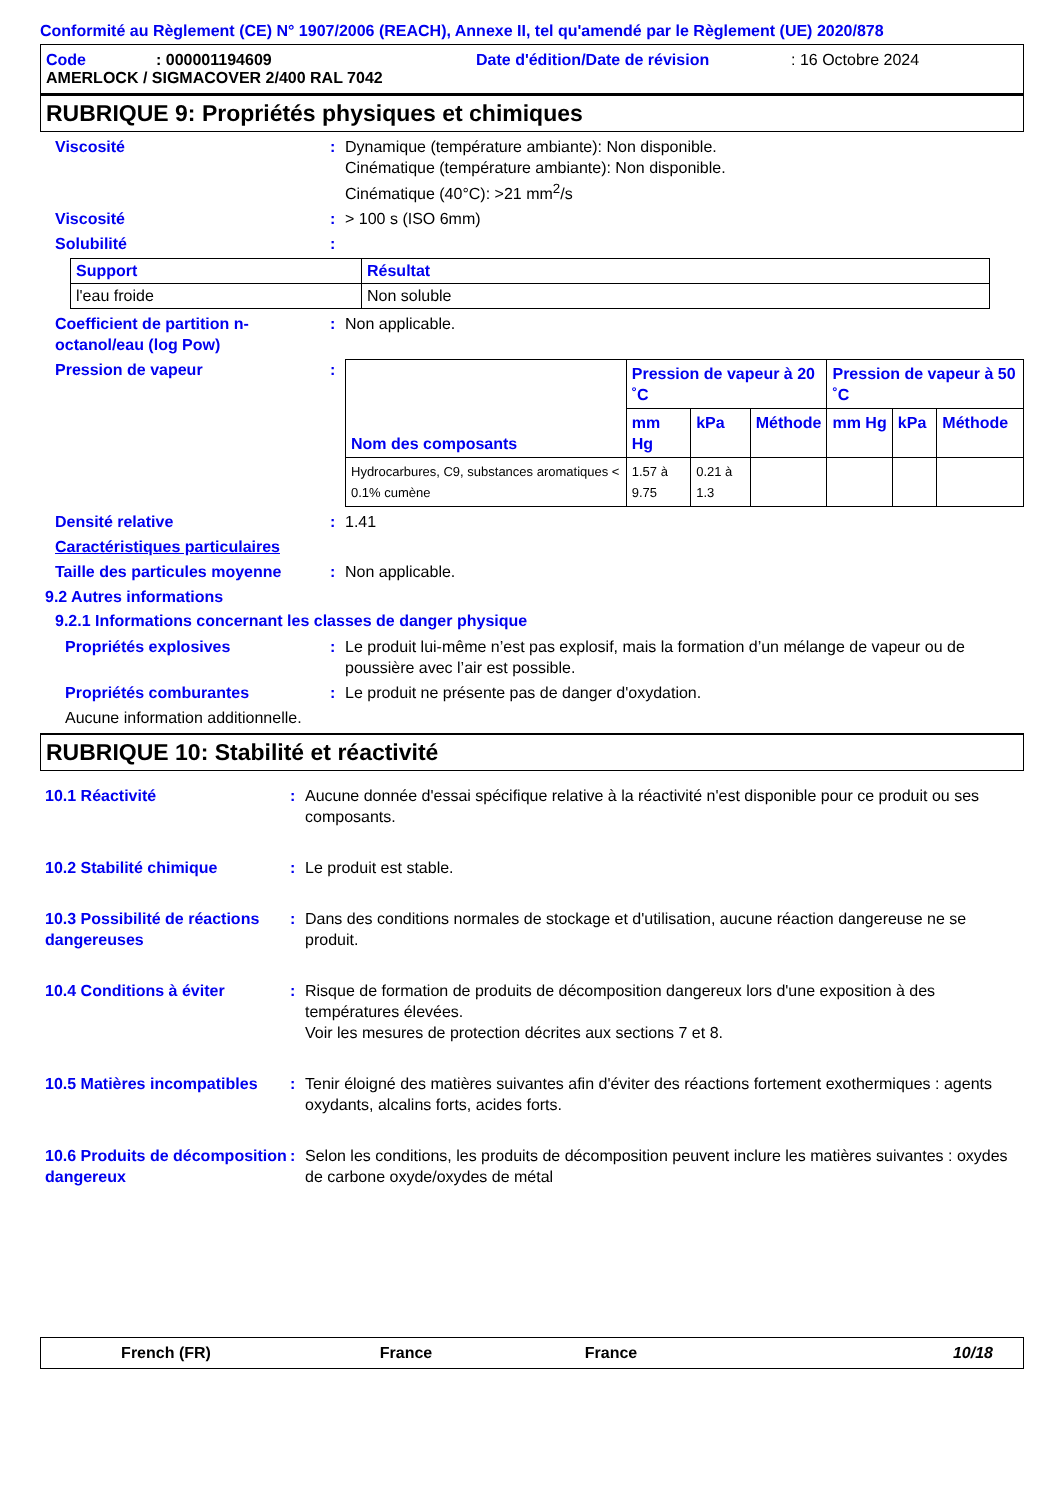Conformité au Règlement (CE) N° 1907/2006 (REACH), Annexe II, tel qu'amendé par le Règlement (UE) 2020/878
Code: 000001194609 Date d'édition/Date de révision: 16 Octobre 2024
AMERLOCK / SIGMACOVER 2/400 RAL 7042
RUBRIQUE 9: Propriétés physiques et chimiques
Viscosité : Dynamique (température ambiante): Non disponible.
Cinématique (température ambiante): Non disponible.
Cinématique (40°C): >21 mm<sup>2</sup>/s
Viscosité : > 100 s (ISO 6mm)
Solubilité :
| Support | Résultat |
| --- | --- |
| l'eau froide | Non soluble |
Coefficient de partition n-octanol/eau (log Pow)
: Non applicable.
Pression de vapeur :
| Nom des composants | Pression de vapeur à 20 ˚C | | | Pression de vapeur à 50 ˚C | | |
| --- | --- | --- | --- | --- | --- | --- |
| | mm Hg | kPa | Méthode | mm Hg | kPa | Méthode |
| Hydrocarbures, C9, substances aromatiques < 0.1% cumène | 1.57 à 9.75 | 0.21 à 1.3 | | | | |
Densité relative : 1.41
Caractéristiques particulaires
Taille des particules moyenne
: Non applicable.
9.2 Autres informations
9.2.1 Informations concernant les classes de danger physique
Propriétés explosives : Le produit lui-même n’est pas explosif, mais la formation d’un mélange de vapeur ou de poussière avec l’air est possible.
Propriétés comburantes : Le produit ne présente pas de danger d'oxydation.
Aucune information additionnelle.
RUBRIQUE 10: Stabilité et réactivité
10.1 Réactivité : Aucune donnée d'essai spécifique relative à la réactivité n'est disponible pour ce produit ou ses composants.
10.2 Stabilité chimique : Le produit est stable.
10.3 Possibilité de réactions dangereuses
: Dans des conditions normales de stockage et d'utilisation, aucune réaction dangereuse ne se produit.
10.4 Conditions à éviter : Risque de formation de produits de décomposition dangereux lors d'une exposition à des températures élevées.
Voir les mesures de protection décrites aux sections 7 et 8.
10.5 Matières incompatibles
: Tenir éloigné des matières suivantes afin d'éviter des réactions fortement exothermiques : agents oxydants, alcalins forts, acides forts.
10.6 Produits de décomposition dangereux
: Selon les conditions, les produits de décomposition peuvent inclure les matières suivantes : oxydes de carbone oxyde/oxydes de métal
French (FR) France France 10/18